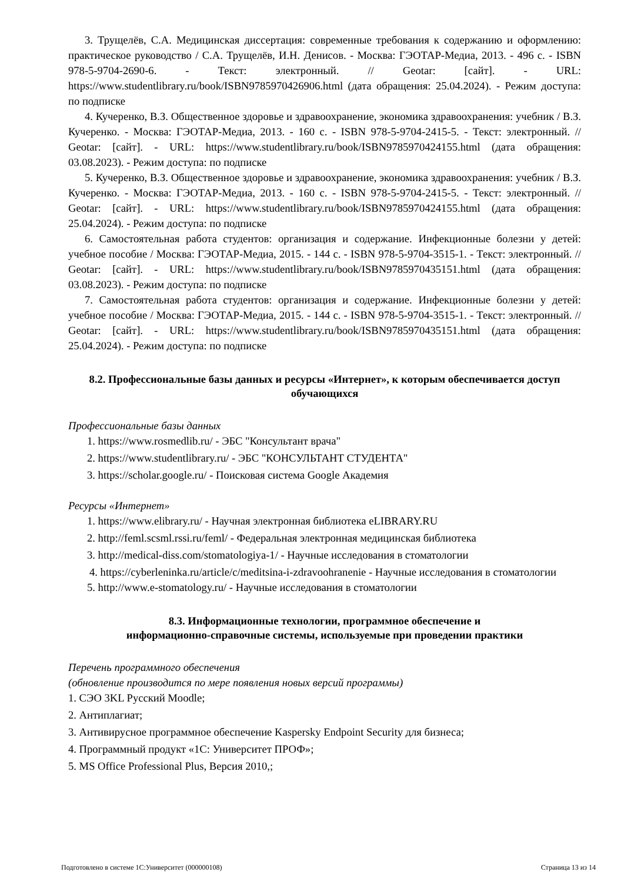3. Трущелёв, С.А. Медицинская диссертация: современные требования к содержанию и оформлению: практическое руководство / С.А. Трущелёв, И.Н. Денисов. - Москва: ГЭОТАР-Медиа, 2013. - 496 с. - ISBN 978-5-9704-2690-6. - Текст: электронный. // Geotar: [сайт]. - URL: https://www.studentlibrary.ru/book/ISBN9785970426906.html (дата обращения: 25.04.2024). - Режим доступа: по подписке
4. Кучеренко, В.З. Общественное здоровье и здравоохранение, экономика здравоохранения: учебник / В.З. Кучеренко. - Москва: ГЭОТАР-Медиа, 2013. - 160 с. - ISBN 978-5-9704-2415-5. - Текст: электронный. // Geotar: [сайт]. - URL: https://www.studentlibrary.ru/book/ISBN9785970424155.html (дата обращения: 03.08.2023). - Режим доступа: по подписке
5. Кучеренко, В.З. Общественное здоровье и здравоохранение, экономика здравоохранения: учебник / В.З. Кучеренко. - Москва: ГЭОТАР-Медиа, 2013. - 160 с. - ISBN 978-5-9704-2415-5. - Текст: электронный. // Geotar: [сайт]. - URL: https://www.studentlibrary.ru/book/ISBN9785970424155.html (дата обращения: 25.04.2024). - Режим доступа: по подписке
6. Самостоятельная работа студентов: организация и содержание. Инфекционные болезни у детей: учебное пособие / Москва: ГЭОТАР-Медиа, 2015. - 144 с. - ISBN 978-5-9704-3515-1. - Текст: электронный. // Geotar: [сайт]. - URL: https://www.studentlibrary.ru/book/ISBN9785970435151.html (дата обращения: 03.08.2023). - Режим доступа: по подписке
7. Самостоятельная работа студентов: организация и содержание. Инфекционные болезни у детей: учебное пособие / Москва: ГЭОТАР-Медиа, 2015. - 144 с. - ISBN 978-5-9704-3515-1. - Текст: электронный. // Geotar: [сайт]. - URL: https://www.studentlibrary.ru/book/ISBN9785970435151.html (дата обращения: 25.04.2024). - Режим доступа: по подписке
8.2. Профессиональные базы данных и ресурсы «Интернет», к которым обеспечивается доступ обучающихся
Профессиональные базы данных
1. https://www.rosmedlib.ru/ - ЭБС "Консультант врача"
2. https://www.studentlibrary.ru/ - ЭБС "КОНСУЛЬТАНТ СТУДЕНТА"
3. https://scholar.google.ru/ - Поисковая система Google Академия
Ресурсы «Интернет»
1. https://www.elibrary.ru/ - Научная электронная библиотека eLIBRARY.RU
2. http://feml.scsml.rssi.ru/feml/ - Федеральная электронная медицинская библиотека
3. http://medical-diss.com/stomatologiya-1/ - Научные исследования в стоматологии
4. https://cyberleninka.ru/article/c/meditsina-i-zdravoohranenie - Научные исследования в стоматологии
5. http://www.e-stomatology.ru/ - Научные исследования в стоматологии
8.3. Информационные технологии, программное обеспечение и
информационно-справочные системы, используемые при проведении практики
Перечень программного обеспечения
(обновление производится по мере появления новых версий программы)
1. СЭО 3KL Русский Moodle;
2. Антиплагиат;
3. Антивирусное программное обеспечение Kaspersky Endpoint Security для бизнеса;
4. Программный продукт «1С: Университет ПРОФ»;
5. MS Office Professional Plus, Версия 2010,;
Подготовлено в системе 1С:Университет (000000108) Страница 13 из 14